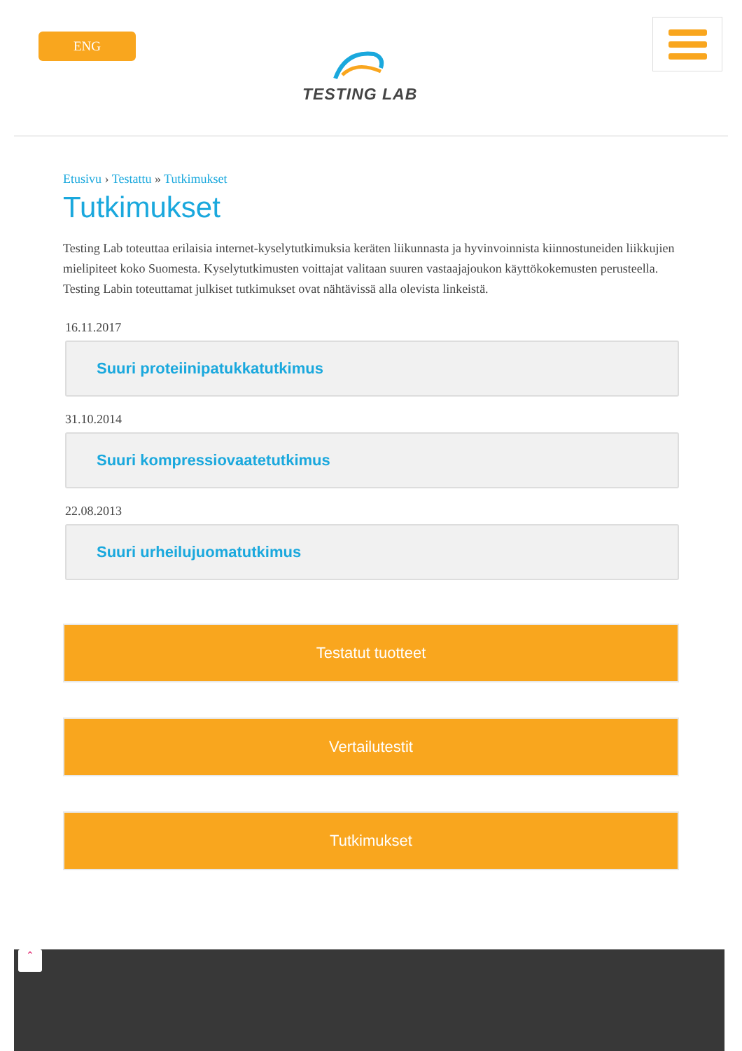ENG
TESTING LAB
Etusivu › Testattu » Tutkimukset
Tutkimukset
Testing Lab toteuttaa erilaisia internet-kyselytutkimuksia keräten liikunnasta ja hyvinvoinnista kiinnostuneiden liikkujien mielipiteet koko Suomesta. Kyselytutkimusten voittajat valitaan suuren vastaajajoukon käyttökokemusten perusteella. Testing Labin toteuttamat julkiset tutkimukset ovat nähtävissä alla olevista linkeistä.
16.11.2017
Suuri proteiinipatukkatutkimus
31.10.2014
Suuri kompressiovaatetutkimus
22.08.2013
Suuri urheilujuomatutkimus
Testatut tuotteet
Vertailutestit
Tutkimukset
⌃